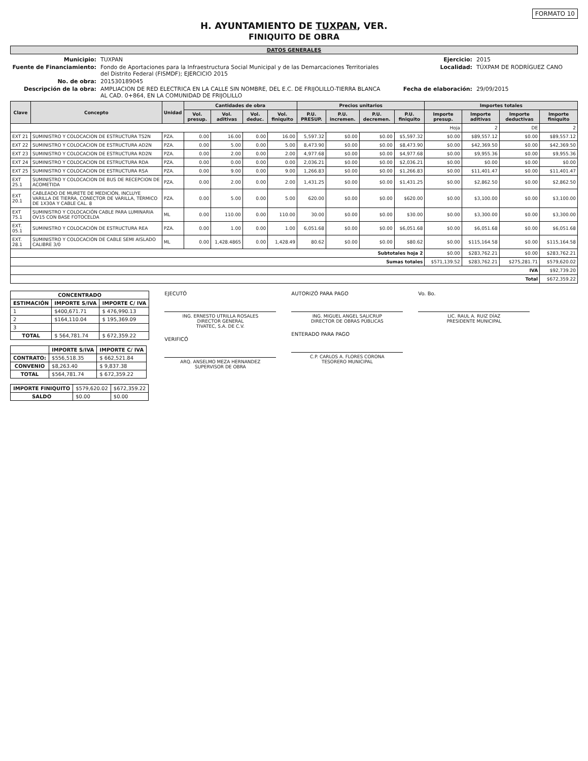FORMATO 10
H. AYUNTAMIENTO DE TUXPAN, VER.
FINIQUITO DE OBRA
DATOS GENERALES
Municipio: TUXPAN Ejercicio: 2015 Fuente de Financiamiento: Fondo de Aportaciones para la Infraestructura Social Municipal y de las Demarcaciones Territoriales del Distrito Federal (FISMDF); EJERCICIO 2015 Localidad: TÚXPAM DE RODRÍGUEZ CANO No. de obra: 201530189045 Descripción de la obra: AMPLIACION DE RED ELECTRICA EN LA CALLE SIN NOMBRE, DEL E.C. DE FRIJOLILLO-TIERRA BLANCA AL CAD. 0+864, EN LA COMUNIDAD DE FRIJOLILLO Fecha de elaboración: 29/09/2015
| Clave | Concepto | Unidad | Cantidades de obra | | | | Precios unitarios | | | | Importes totales | | | |
| --- | --- | --- | --- | --- | --- | --- | --- | --- | --- | --- | --- | --- | --- | --- |
| | | | Vol. presup. | Vol. aditivas | Vol. deduc. | Vol. finiquito | P.U. PRESUP. | P.U. incremen. | P.U. decremen. | P.U. finiquito | Importe presup. | Importe aditivas | Importe deductivas | Importe finiquito |
| | | | | | | | | | | | Hoja | 2 | DE | 2 |
| EXT 21 | SUMINISTRO Y COLOCACION DE ESTRUCTURA TS2N | PZA. | 0.00 | 16.00 | 0.00 | 16.00 | 5,597.32 | $0.00 | $0.00 | $5,597.32 | $0.00 | $89,557.12 | $0.00 | $89,557.12 |
| EXT 22 | SUMINISTRO Y COLOCACION DE ESTRUCTURA AD2N | PZA. | 0.00 | 5.00 | 0.00 | 5.00 | 8,473.90 | $0.00 | $0.00 | $8,473.90 | $0.00 | $42,369.50 | $0.00 | $42,369.50 |
| EXT 23 | SUMINISTRO Y COLOCACION DE ESTRUCTURA RD2N | PZA. | 0.00 | 2.00 | 0.00 | 2.00 | 4,977.68 | $0.00 | $0.00 | $4,977.68 | $0.00 | $9,955.36 | $0.00 | $9,955.36 |
| EXT 24 | SUMINISTRO Y COLOCACION DE ESTRUCTURA RDA | PZA. | 0.00 | 0.00 | 0.00 | 0.00 | 2,036.21 | $0.00 | $0.00 | $2,036.21 | $0.00 | $0.00 | $0.00 | $0.00 |
| EXT 25 | SUMINISTRO Y COLOCACION DE ESTRUCTURA RSA | PZA. | 0.00 | 9.00 | 0.00 | 9.00 | 1,266.83 | $0.00 | $0.00 | $1,266.83 | $0.00 | $11,401.47 | $0.00 | $11,401.47 |
| EXT 25.1 | SUMINISTRO Y COLOCACION DE BUS DE RECEPCION DE ACOMETIDA | PZA. | 0.00 | 2.00 | 0.00 | 2.00 | 1,431.25 | $0.00 | $0.00 | $1,431.25 | $0.00 | $2,862.50 | $0.00 | $2,862.50 |
| EXT 20.1 | CABLEADO DE MURETE DE MEDICIÓN, INCLUYE VARILLA DE TIERRA, CONECTOR DE VARILLA, TÉRMICO DE 1X30A Y CABLE CAL. 8 | PZA. | 0.00 | 5.00 | 0.00 | 5.00 | 620.00 | $0.00 | $0.00 | $620.00 | $0.00 | $3,100.00 | $0.00 | $3,100.00 |
| EXT 75.1 | SUMINISTRO Y COLOCACIÓN CABLE PARA LUMINARIA OV15 CON BASE FOTOCELDA | ML | 0.00 | 110.00 | 0.00 | 110.00 | 30.00 | $0.00 | $0.00 | $30.00 | $0.00 | $3,300.00 | $0.00 | $3,300.00 |
| EXT. 05.1 | SUMINISTRO Y COLOCACIÓN DE ESTRUCTURA REA | PZA. | 0.00 | 1.00 | 0.00 | 1.00 | 6,051.68 | $0.00 | $0.00 | $6,051.68 | $0.00 | $6,051.68 | $0.00 | $6,051.68 |
| EXT. 28.1 | SUMINISTRO Y COLOCACIÓN DE CABLE SEMI AISLADO CALIBRE 3/0 | ML | 0.00 | 1,428.4865 | 0.00 | 1,428.49 | 80.62 | $0.00 | $0.00 | $80.62 | $0.00 | $115,164.58 | $0.00 | $115,164.58 |
| Subtotales hoja 2 | | | | | | | | | | | $0.00 | $283,762.21 | $0.00 | $283,762.21 |
| Sumas totales | | | | | | | | | | | $571,139.52 | $283,762.21 | $275,281.71 | $579,620.02 |
| IVA | | | | | | | | | | | | | | $92,739.20 |
| Total | | | | | | | | | | | | | | $672,359.22 |
| CONCENTRADO | | |
| --- | --- | --- |
| ESTIMACIÓN | IMPORTE S/IVA | IMPORTE C/ IVA |
| 1 | $400,671.71 | $ 476,990.13 |
| 2 | $164,110.04 | $ 195,369.09 |
| 3 | | |
| TOTAL | $ 564,781.74 | $ 672,359.22 |
| | IMPORTE S/IVA | IMPORTE C/ IVA |
| --- | --- | --- |
| CONTRATO: | $556,518.35 | $ 662,521.84 |
| CONVENIO | $8,263.40 | $ 9,837.38 |
| TOTAL | $564,781.74 | $ 672,359.22 |
| IMPORTE FINIQUITO | $579,620.02 | $672,359.22 |
| SALDO | $0.00 | $0.00 |
EJECUTÓ
ING. ERNESTO UTRILLA ROSALES
DIRECTOR GENERAL
TIVATEC, S.A. DE C.V.
VERIFICÓ
ARQ. ANSELMO MEZA HERNANDEZ
SUPERVISOR DE OBRA
AUTORIZÓ PARA PAGO
ING. MIGUEL ANGEL SALICRUP
DIRECTOR DE OBRAS PÚBLICAS
ENTERADO PARA PAGO
C.P. CARLOS A. FLORES CORONA
TESORERO MUNICIPAL
Vo. Bo.
LIC. RAUL A. RUIZ DÍAZ
PRESIDENTE MUNICIPAL